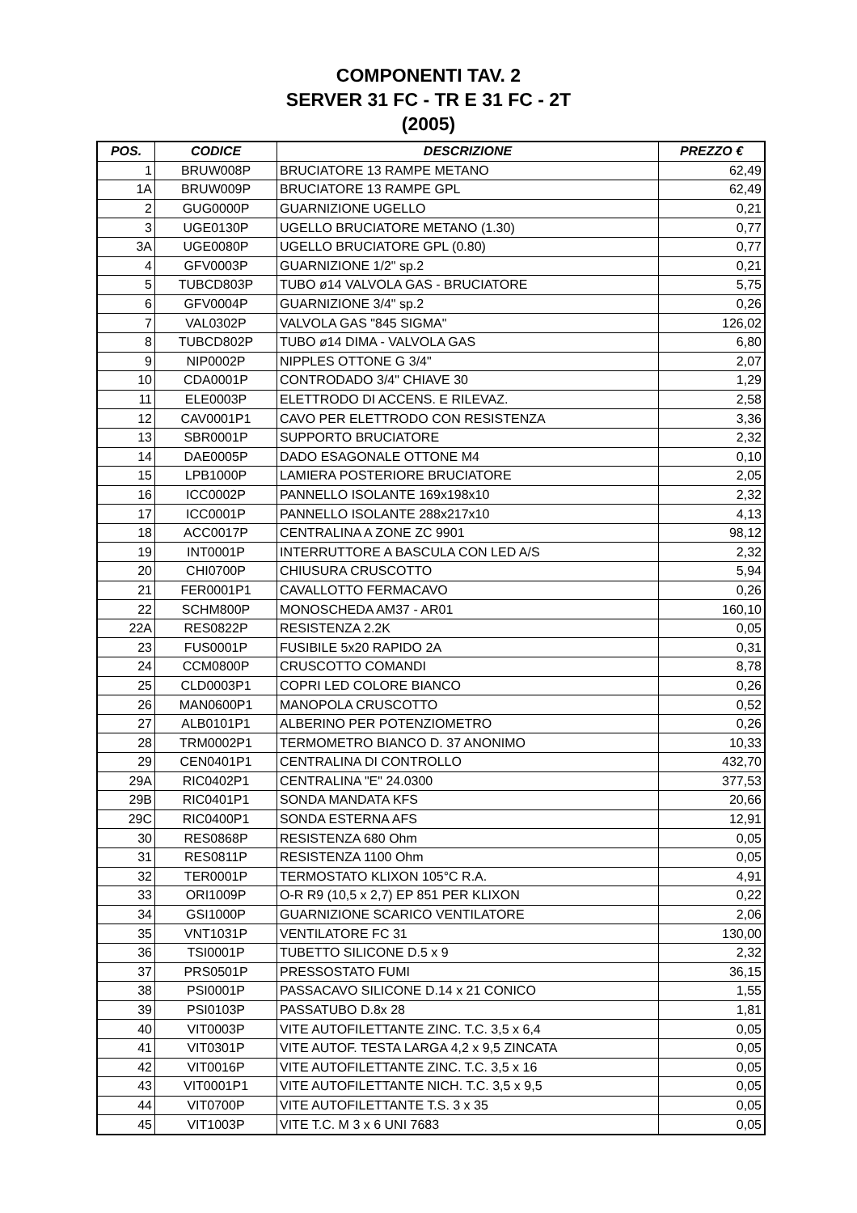COMPONENTI TAV. 2
SERVER 31 FC - TR E 31 FC - 2T
(2005)
| POS. | CODICE | DESCRIZIONE | PREZZO € |
| --- | --- | --- | --- |
| 1 | BRUW008P | BRUCIATORE 13 RAMPE METANO | 62,49 |
| 1A | BRUW009P | BRUCIATORE 13 RAMPE GPL | 62,49 |
| 2 | GUG0000P | GUARNIZIONE UGELLO | 0,21 |
| 3 | UGE0130P | UGELLO BRUCIATORE METANO (1.30) | 0,77 |
| 3A | UGE0080P | UGELLO BRUCIATORE GPL (0.80) | 0,77 |
| 4 | GFV0003P | GUARNIZIONE 1/2" sp.2 | 0,21 |
| 5 | TUBCD803P | TUBO ø14 VALVOLA GAS - BRUCIATORE | 5,75 |
| 6 | GFV0004P | GUARNIZIONE 3/4" sp.2 | 0,26 |
| 7 | VAL0302P | VALVOLA GAS "845 SIGMA" | 126,02 |
| 8 | TUBCD802P | TUBO ø14 DIMA - VALVOLA GAS | 6,80 |
| 9 | NIP0002P | NIPPLES OTTONE G 3/4" | 2,07 |
| 10 | CDA0001P | CONTRODADO 3/4" CHIAVE 30 | 1,29 |
| 11 | ELE0003P | ELETTRODO DI ACCENS. E RILEVAZ. | 2,58 |
| 12 | CAV0001P1 | CAVO PER ELETTRODO CON RESISTENZA | 3,36 |
| 13 | SBR0001P | SUPPORTO BRUCIATORE | 2,32 |
| 14 | DAE0005P | DADO ESAGONALE OTTONE M4 | 0,10 |
| 15 | LPB1000P | LAMIERA POSTERIORE BRUCIATORE | 2,05 |
| 16 | ICC0002P | PANNELLO ISOLANTE 169x198x10 | 2,32 |
| 17 | ICC0001P | PANNELLO ISOLANTE 288x217x10 | 4,13 |
| 18 | ACC0017P | CENTRALINA A ZONE ZC 9901 | 98,12 |
| 19 | INT0001P | INTERRUTTORE A BASCULA CON LED A/S | 2,32 |
| 20 | CHI0700P | CHIUSURA CRUSCOTTO | 5,94 |
| 21 | FER0001P1 | CAVALLOTTO FERMACAVO | 0,26 |
| 22 | SCHM800P | MONOSCHEDA AM37 - AR01 | 160,10 |
| 22A | RES0822P | RESISTENZA 2.2K | 0,05 |
| 23 | FUS0001P | FUSIBILE 5x20 RAPIDO 2A | 0,31 |
| 24 | CCM0800P | CRUSCOTTO COMANDI | 8,78 |
| 25 | CLD0003P1 | COPRI LED COLORE BIANCO | 0,26 |
| 26 | MAN0600P1 | MANOPOLA CRUSCOTTO | 0,52 |
| 27 | ALB0101P1 | ALBERINO PER POTENZIOMETRO | 0,26 |
| 28 | TRM0002P1 | TERMOMETRO BIANCO D. 37 ANONIMO | 10,33 |
| 29 | CEN0401P1 | CENTRALINA DI CONTROLLO | 432,70 |
| 29A | RIC0402P1 | CENTRALINA "E" 24.0300 | 377,53 |
| 29B | RIC0401P1 | SONDA MANDATA KFS | 20,66 |
| 29C | RIC0400P1 | SONDA ESTERNA AFS | 12,91 |
| 30 | RES0868P | RESISTENZA 680 Ohm | 0,05 |
| 31 | RES0811P | RESISTENZA 1100 Ohm | 0,05 |
| 32 | TER0001P | TERMOSTATO KLIXON 105°C R.A. | 4,91 |
| 33 | ORI1009P | O-R R9 (10,5 x 2,7) EP 851 PER KLIXON | 0,22 |
| 34 | GSI1000P | GUARNIZIONE SCARICO VENTILATORE | 2,06 |
| 35 | VNT1031P | VENTILATORE FC 31 | 130,00 |
| 36 | TSI0001P | TUBETTO SILICONE D.5 x 9 | 2,32 |
| 37 | PRS0501P | PRESSOSTATO FUMI | 36,15 |
| 38 | PSI0001P | PASSACAVO SILICONE D.14 x 21 CONICO | 1,55 |
| 39 | PSI0103P | PASSATUBO D.8x 28 | 1,81 |
| 40 | VIT0003P | VITE AUTOFILETTANTE ZINC. T.C. 3,5 x 6,4 | 0,05 |
| 41 | VIT0301P | VITE AUTOF. TESTA LARGA 4,2 x 9,5 ZINCATA | 0,05 |
| 42 | VIT0016P | VITE AUTOFILETTANTE ZINC. T.C. 3,5 x 16 | 0,05 |
| 43 | VIT0001P1 | VITE AUTOFILETTANTE NICH. T.C. 3,5 x 9,5 | 0,05 |
| 44 | VIT0700P | VITE AUTOFILETTANTE T.S. 3 x 35 | 0,05 |
| 45 | VIT1003P | VITE T.C. M 3 x 6 UNI 7683 | 0,05 |